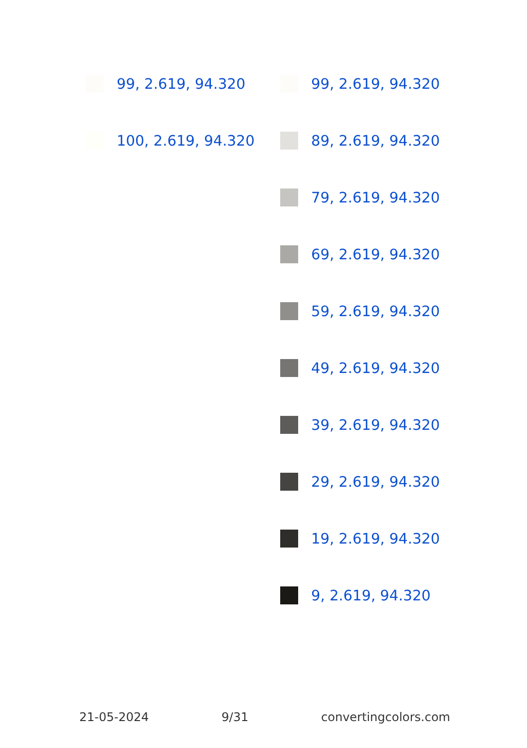99, 2.619, 94.320
100, 2.619, 94.320
99, 2.619, 94.320
89, 2.619, 94.320
79, 2.619, 94.320
69, 2.619, 94.320
59, 2.619, 94.320
49, 2.619, 94.320
39, 2.619, 94.320
29, 2.619, 94.320
19, 2.619, 94.320
9, 2.619, 94.320
21-05-2024 9/31 convertingcolors.com